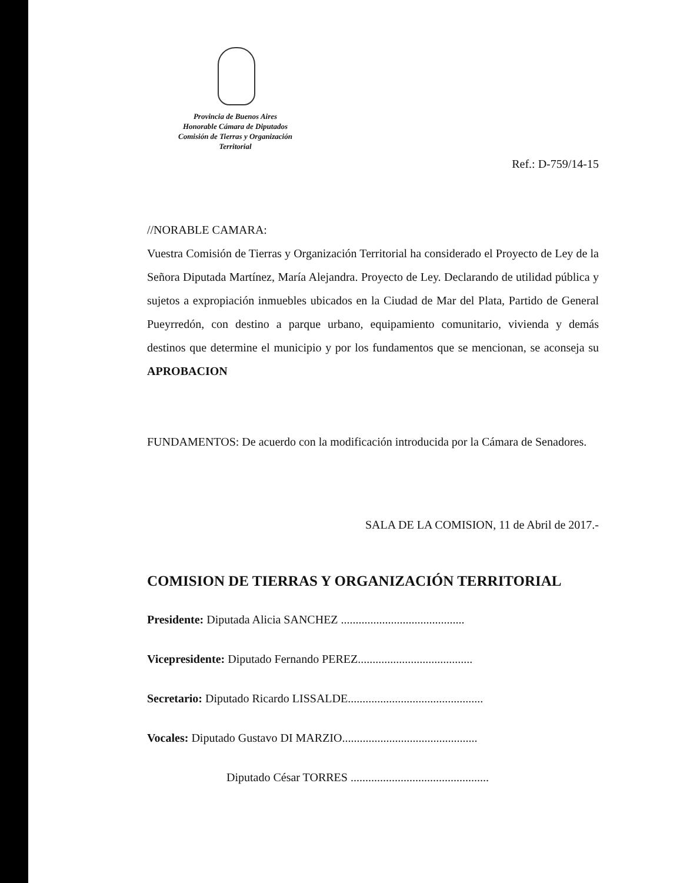Provincia de Buenos Aires
Honorable Cámara de Diputados
Comisión de Tierras y Organización
Territorial
Ref.: D-759/14-15
//NORABLE CAMARA:
Vuestra Comisión de Tierras y Organización Territorial ha considerado el Proyecto de Ley de la Señora Diputada Martínez, María Alejandra. Proyecto de Ley. Declarando de utilidad pública y sujetos a expropiación inmuebles ubicados en la Ciudad de Mar del Plata, Partido de General Pueyrredón, con destino a parque urbano, equipamiento comunitario, vivienda y demás destinos que determine el municipio y por los fundamentos que se mencionan, se aconseja su APROBACION
FUNDAMENTOS: De acuerdo con la modificación introducida por la Cámara de Senadores.
SALA DE LA COMISION, 11 de Abril de 2017.-
COMISION DE TIERRAS Y ORGANIZACIÓN TERRITORIAL
Presidente: Diputada Alicia SANCHEZ ..........................................
Vicepresidente: Diputado Fernando PEREZ.......................................
Secretario: Diputado Ricardo LISSALDE..............................................
Vocales: Diputado Gustavo DI MARZIO..............................................
Diputado César TORRES ...............................................